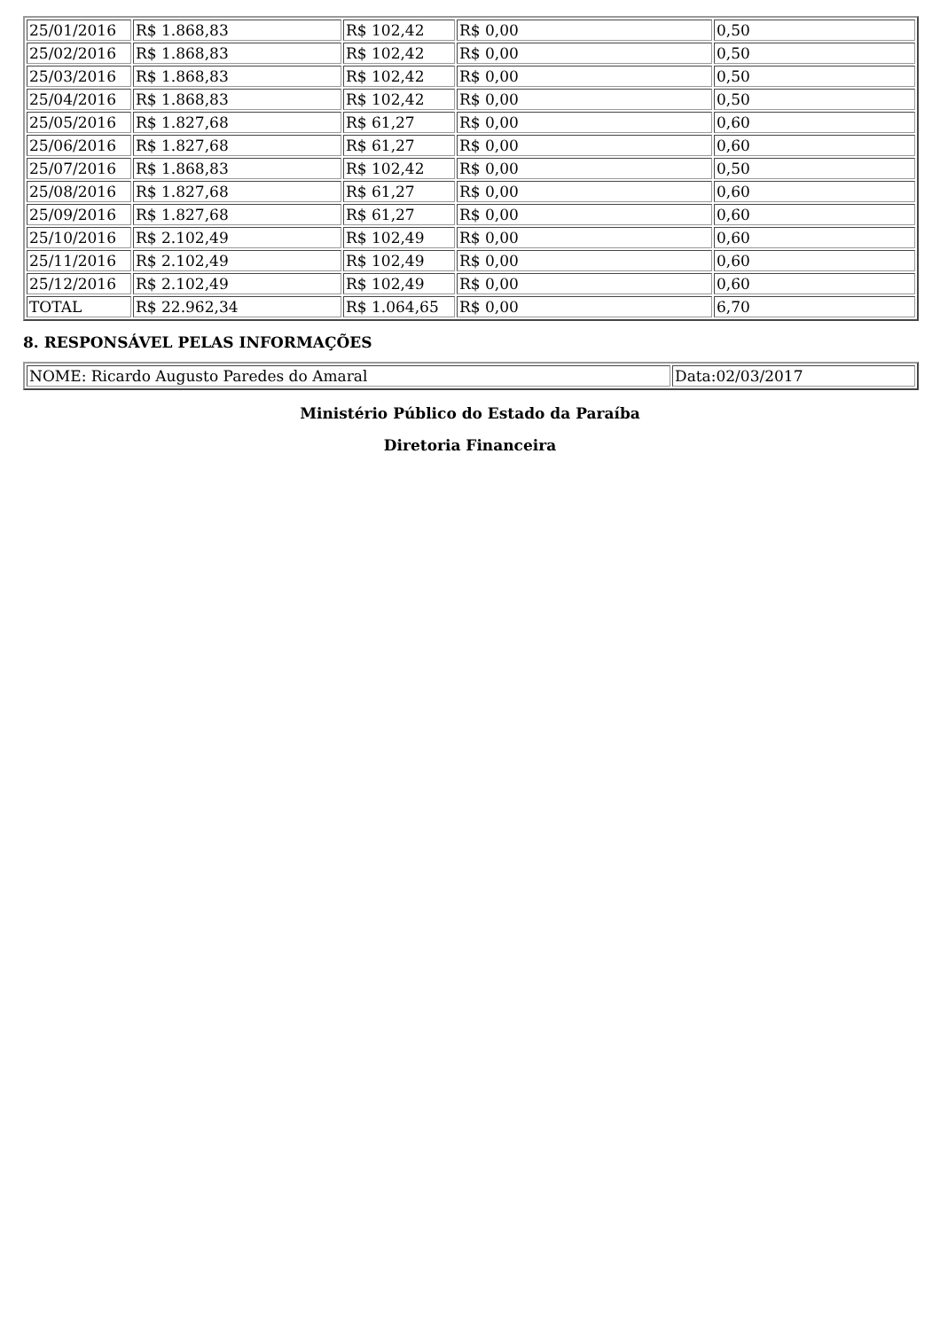| 25/01/2016 | R$ 1.868,83 | R$ 102,42 | R$ 0,00 | 0,50 |
| 25/02/2016 | R$ 1.868,83 | R$ 102,42 | R$ 0,00 | 0,50 |
| 25/03/2016 | R$ 1.868,83 | R$ 102,42 | R$ 0,00 | 0,50 |
| 25/04/2016 | R$ 1.868,83 | R$ 102,42 | R$ 0,00 | 0,50 |
| 25/05/2016 | R$ 1.827,68 | R$ 61,27 | R$ 0,00 | 0,60 |
| 25/06/2016 | R$ 1.827,68 | R$ 61,27 | R$ 0,00 | 0,60 |
| 25/07/2016 | R$ 1.868,83 | R$ 102,42 | R$ 0,00 | 0,50 |
| 25/08/2016 | R$ 1.827,68 | R$ 61,27 | R$ 0,00 | 0,60 |
| 25/09/2016 | R$ 1.827,68 | R$ 61,27 | R$ 0,00 | 0,60 |
| 25/10/2016 | R$ 2.102,49 | R$ 102,49 | R$ 0,00 | 0,60 |
| 25/11/2016 | R$ 2.102,49 | R$ 102,49 | R$ 0,00 | 0,60 |
| 25/12/2016 | R$ 2.102,49 | R$ 102,49 | R$ 0,00 | 0,60 |
| TOTAL | R$ 22.962,34 | R$ 1.064,65 | R$ 0,00 | 6,70 |
8. RESPONSÁVEL PELAS INFORMAÇÕES
| NOME: Ricardo Augusto Paredes do Amaral | Data:02/03/2017 |
Ministério Público do Estado da Paraíba
Diretoria Financeira